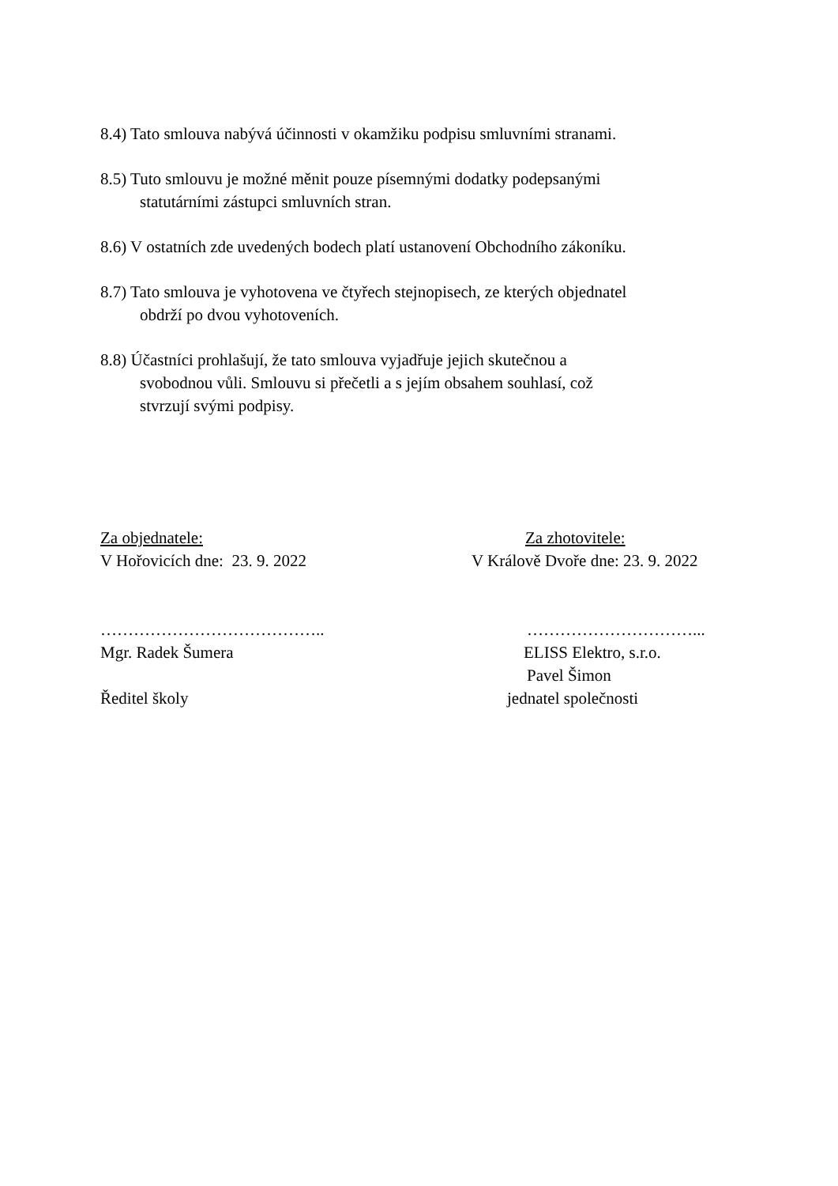8.4) Tato smlouva nabývá účinnosti v okamžiku podpisu smluvními stranami.
8.5) Tuto smlouvu je možné měnit pouze písemnými dodatky podepsanými
statutárními zástupci smluvních stran.
8.6) V ostatních zde uvedených bodech platí ustanovení Obchodního zákoníku.
8.7) Tato smlouva je vyhotovena ve čtyřech stejnopisech, ze kterých objednatel
obdrží po dvou vyhotoveních.
8.8) Účastníci prohlašují, že tato smlouva vyjadřuje jejich skutečnou a
svobodnou vůli. Smlouvu si přečetli a s jejím obsahem souhlasí, což
stvrzují svými podpisy.
Za objednatele: Za zhotovitele:
V Hořovicích dne: 23. 9. 2022 V Králově Dvoře dne: 23. 9. 2022
………………………………….. …………………………...
Mgr. Radek Šumera ELISS Elektro, s.r.o.
Pavel Šimon
Ředitel školy jednatel společnosti